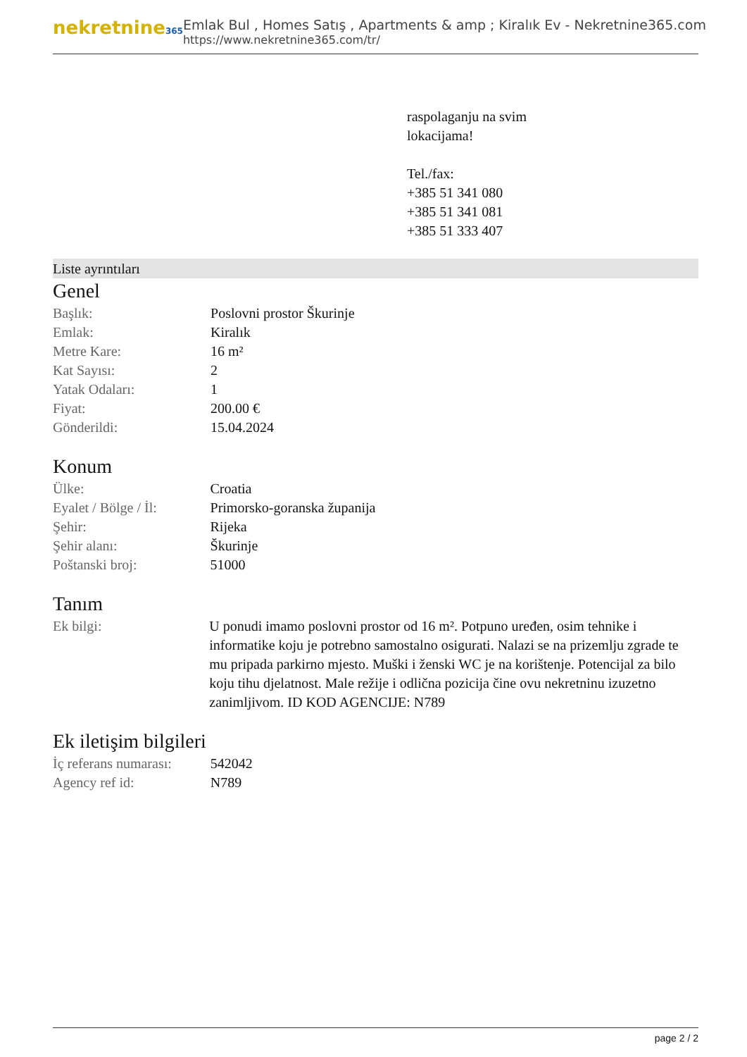nekretnine365
Emlak Bul , Homes Satış , Apartments & amp ; Kiralık Ev - Nekretnine365.com
https://www.nekretnine365.com/tr/
raspolaganju na svim
lokacijama!
Tel./fax:
+385 51 341 080
+385 51 341 081
+385 51 333 407
Liste ayrıntıları
Genel
| Başlık: | Poslovni prostor Škurinje |
| Emlak: | Kiralık |
| Metre Kare: | 16 m² |
| Kat Sayısı: | 2 |
| Yatak Odaları: | 1 |
| Fiyat: | 200.00 € |
| Gönderildi: | 15.04.2024 |
Konum
| Ülke: | Croatia |
| Eyalet / Bölge / İl: | Primorsko-goranska županija |
| Şehir: | Rijeka |
| Şehir alanı: | Škurinje |
| Poštanski broj: | 51000 |
Tanım
| Ek bilgi: | U ponudi imamo poslovni prostor od 16 m². Potpuno uređen, osim tehnike i informatike koju je potrebno samostalno osigurati. Nalazi se na prizemlju zgrade te mu pripada parkirno mjesto. Muški i ženski WC je na korištenje. Potencijal za bilo koju tihu djelatnost. Male režije i odlična pozicija čine ovu nekretninu izuzetno zanimljivom. ID KOD AGENCIJE: N789 |
Ek iletişim bilgileri
| İç referans numarası: | 542042 |
| Agency ref id: | N789 |
page 2 / 2